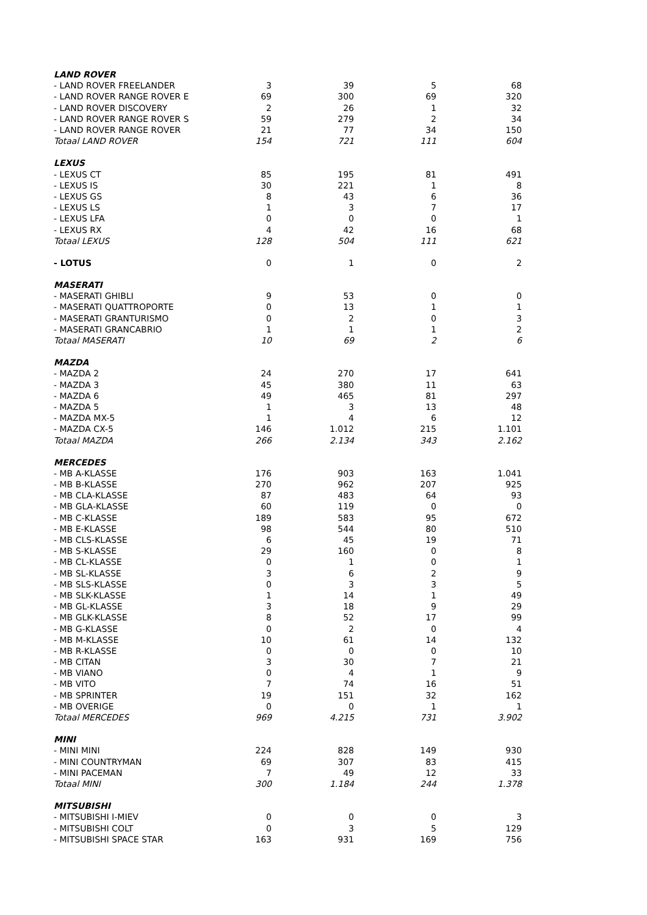| LAND ROVER | | | | |
| - LAND ROVER FREELANDER | 3 | 39 | 5 | 68 |
| - LAND ROVER RANGE ROVER E | 69 | 300 | 69 | 320 |
| - LAND ROVER DISCOVERY | 2 | 26 | 1 | 32 |
| - LAND ROVER RANGE ROVER S | 59 | 279 | 2 | 34 |
| - LAND ROVER RANGE ROVER | 21 | 77 | 34 | 150 |
| Totaal LAND ROVER | 154 | 721 | 111 | 604 |
| LEXUS | | | | |
| - LEXUS CT | 85 | 195 | 81 | 491 |
| - LEXUS IS | 30 | 221 | 1 | 8 |
| - LEXUS GS | 8 | 43 | 6 | 36 |
| - LEXUS LS | 1 | 3 | 7 | 17 |
| - LEXUS LFA | 0 | 0 | 0 | 1 |
| - LEXUS RX | 4 | 42 | 16 | 68 |
| Totaal LEXUS | 128 | 504 | 111 | 621 |
| - LOTUS | 0 | 1 | 0 | 2 |
| MASERATI | | | | |
| - MASERATI GHIBLI | 9 | 53 | 0 | 0 |
| - MASERATI QUATTROPORTE | 0 | 13 | 1 | 1 |
| - MASERATI GRANTURISMO | 0 | 2 | 0 | 3 |
| - MASERATI GRANCABRIO | 1 | 1 | 1 | 2 |
| Totaal MASERATI | 10 | 69 | 2 | 6 |
| MAZDA | | | | |
| - MAZDA 2 | 24 | 270 | 17 | 641 |
| - MAZDA 3 | 45 | 380 | 11 | 63 |
| - MAZDA 6 | 49 | 465 | 81 | 297 |
| - MAZDA 5 | 1 | 3 | 13 | 48 |
| - MAZDA MX-5 | 1 | 4 | 6 | 12 |
| - MAZDA CX-5 | 146 | 1.012 | 215 | 1.101 |
| Totaal MAZDA | 266 | 2.134 | 343 | 2.162 |
| MERCEDES | | | | |
| - MB A-KLASSE | 176 | 903 | 163 | 1.041 |
| - MB B-KLASSE | 270 | 962 | 207 | 925 |
| - MB CLA-KLASSE | 87 | 483 | 64 | 93 |
| - MB GLA-KLASSE | 60 | 119 | 0 | 0 |
| - MB C-KLASSE | 189 | 583 | 95 | 672 |
| - MB E-KLASSE | 98 | 544 | 80 | 510 |
| - MB CLS-KLASSE | 6 | 45 | 19 | 71 |
| - MB S-KLASSE | 29 | 160 | 0 | 8 |
| - MB CL-KLASSE | 0 | 1 | 0 | 1 |
| - MB SL-KLASSE | 3 | 6 | 2 | 9 |
| - MB SLS-KLASSE | 0 | 3 | 3 | 5 |
| - MB SLK-KLASSE | 1 | 14 | 1 | 49 |
| - MB GL-KLASSE | 3 | 18 | 9 | 29 |
| - MB GLK-KLASSE | 8 | 52 | 17 | 99 |
| - MB G-KLASSE | 0 | 2 | 0 | 4 |
| - MB M-KLASSE | 10 | 61 | 14 | 132 |
| - MB R-KLASSE | 0 | 0 | 0 | 10 |
| - MB CITAN | 3 | 30 | 7 | 21 |
| - MB VIANO | 0 | 4 | 1 | 9 |
| - MB VITO | 7 | 74 | 16 | 51 |
| - MB SPRINTER | 19 | 151 | 32 | 162 |
| - MB OVERIGE | 0 | 0 | 1 | 1 |
| Totaal MERCEDES | 969 | 4.215 | 731 | 3.902 |
| MINI | | | | |
| - MINI MINI | 224 | 828 | 149 | 930 |
| - MINI COUNTRYMAN | 69 | 307 | 83 | 415 |
| - MINI PACEMAN | 7 | 49 | 12 | 33 |
| Totaal MINI | 300 | 1.184 | 244 | 1.378 |
| MITSUBISHI | | | | |
| - MITSUBISHI I-MIEV | 0 | 0 | 0 | 3 |
| - MITSUBISHI COLT | 0 | 3 | 5 | 129 |
| - MITSUBISHI SPACE STAR | 163 | 931 | 169 | 756 |